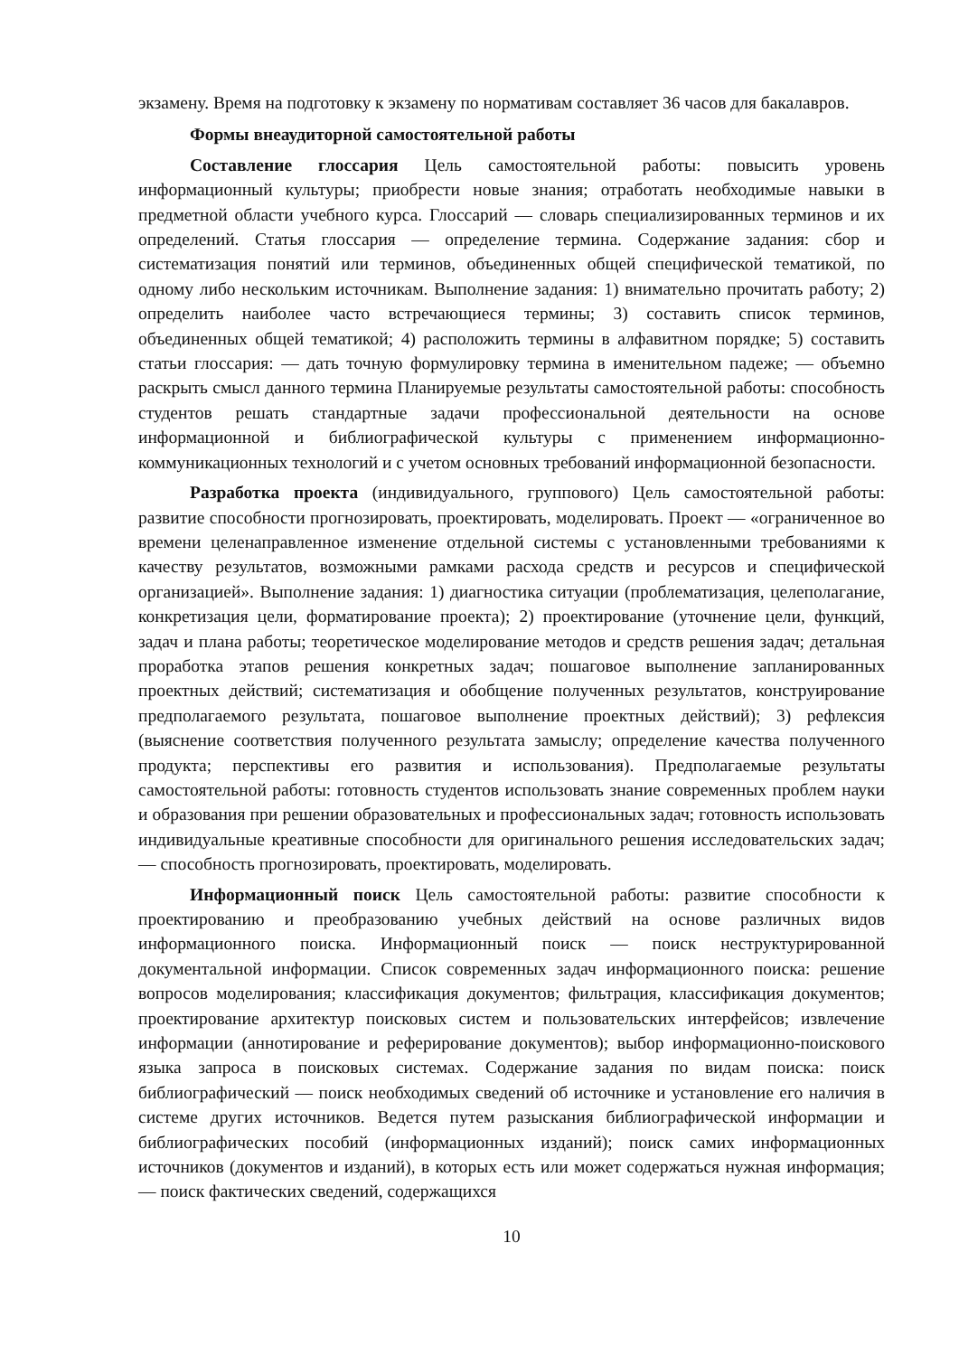экзамену. Время на подготовку к экзамену по нормативам составляет 36 часов для бакалавров.
Формы внеаудиторной самостоятельной работы
Составление глоссария Цель самостоятельной работы: повысить уровень информационный культуры; приобрести новые знания; отработать необходимые навыки в предметной области учебного курса. Глоссарий — словарь специализированных терминов и их определений. Статья глоссария — определение термина. Содержание задания: сбор и систематизация понятий или терминов, объединенных общей специфической тематикой, по одному либо нескольким источникам. Выполнение задания: 1) внимательно прочитать работу; 2) определить наиболее часто встречающиеся термины; 3) составить список терминов, объединенных общей тематикой; 4) расположить термины в алфавитном порядке; 5) составить статьи глоссария: — дать точную формулировку термина в именительном падеже; — объемно раскрыть смысл данного термина Планируемые результаты самостоятельной работы: способность студентов решать стандартные задачи профессиональной деятельности на основе информационной и библиографической культуры с применением информационно-коммуникационных технологий и с учетом основных требований информационной безопасности.
Разработка проекта (индивидуального, группового) Цель самостоятельной работы: развитие способности прогнозировать, проектировать, моделировать. Проект — «ограниченное во времени целенаправленное изменение отдельной системы с установленными требованиями к качеству результатов, возможными рамками расхода средств и ресурсов и специфической организацией». Выполнение задания: 1) диагностика ситуации (проблематизация, целеполагание, конкретизация цели, форматирование проекта); 2) проектирование (уточнение цели, функций, задач и плана работы; теоретическое моделирование методов и средств решения задач; детальная проработка этапов решения конкретных задач; пошаговое выполнение запланированных проектных действий; систематизация и обобщение полученных результатов, конструирование предполагаемого результата, пошаговое выполнение проектных действий); 3) рефлексия (выяснение соответствия полученного результата замыслу; определение качества полученного продукта; перспективы его развития и использования). Предполагаемые результаты самостоятельной работы: готовность студентов использовать знание современных проблем науки и образования при решении образовательных и профессиональных задач; готовность использовать индивидуальные креативные способности для оригинального решения исследовательских задач; — способность прогнозировать, проектировать, моделировать.
Информационный поиск Цель самостоятельной работы: развитие способности к проектированию и преобразованию учебных действий на основе различных видов информационного поиска. Информационный поиск — поиск неструктурированной документальной информации. Список современных задач информационного поиска: решение вопросов моделирования; классификация документов; фильтрация, классификация документов; проектирование архитектур поисковых систем и пользовательских интерфейсов; извлечение информации (аннотирование и реферирование документов); выбор информационно-поискового языка запроса в поисковых системах. Содержание задания по видам поиска: поиск библиографический — поиск необходимых сведений об источнике и установление его наличия в системе других источников. Ведется путем разыскания библиографической информации и библиографических пособий (информационных изданий); поиск самих информационных источников (документов и изданий), в которых есть или может содержаться нужная информация; — поиск фактических сведений, содержащихся
10